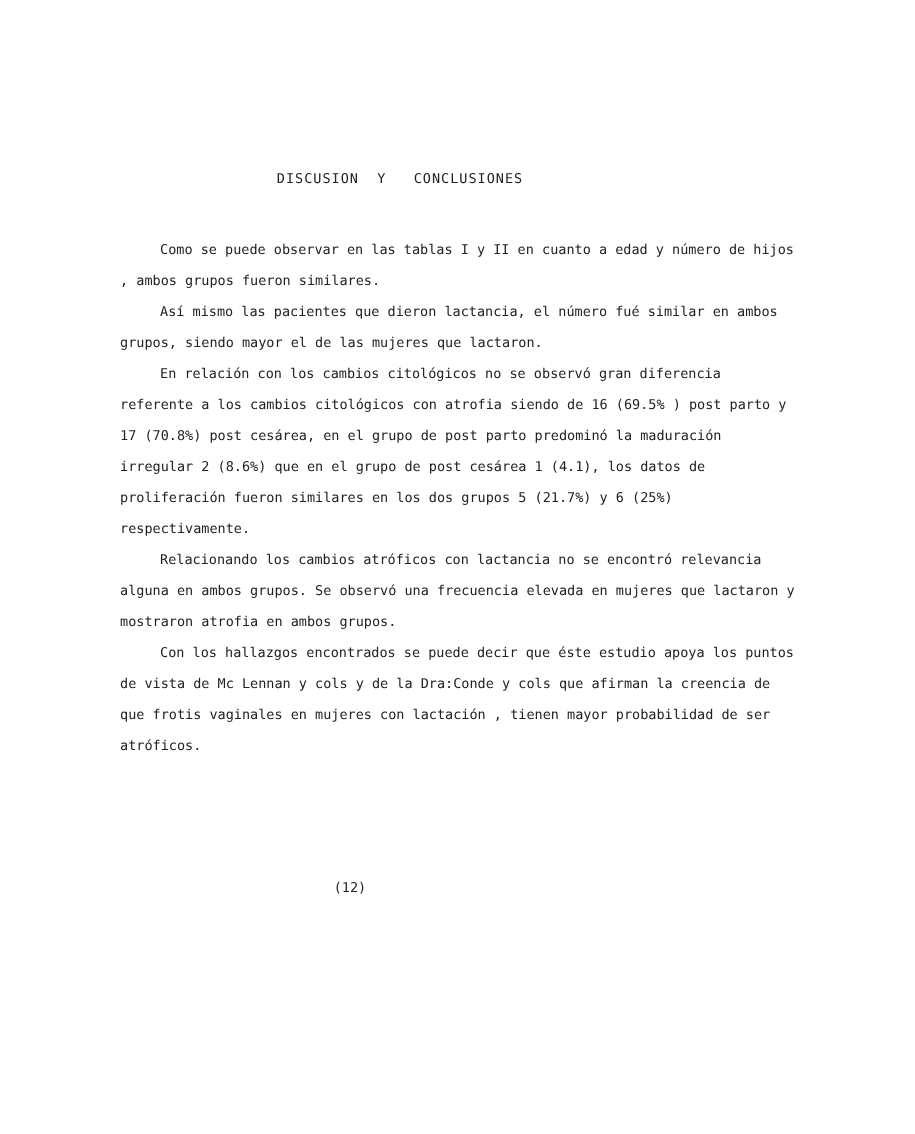DISCUSION Y CONCLUSIONES
Como se puede observar en las tablas I y II en cuanto a edad y número de hijos , ambos grupos fueron similares.
Así mismo las pacientes que dieron lactancia, el número fué similar en ambos grupos, siendo mayor el de las mujeres que lactaron.
En relación con los cambios citológicos no se observó gran diferencia referente a los cambios citológicos con atrofia siendo de 16 (69.5% ) post parto y 17 (70.8%) post cesárea, en el grupo de post parto predominó la maduración irregular 2 (8.6%) que en el grupo de post cesárea 1 (4.1), los datos de proliferación fueron similares en los dos grupos 5 (21.7%) y 6 (25%) respectivamente.
Relacionando los cambios atróficos con lactancia no se encontró relevancia alguna en ambos grupos. Se observó una frecuencia elevada en mujeres que lactaron y mostraron atrofia en ambos grupos.
Con los hallazgos encontrados se puede decir que éste estudio apoya los puntos de vista de Mc Lennan y cols y de la Dra:Conde y cols que afirman la creencia de que frotis vaginales en mujeres con lactación , tienen mayor probabilidad de ser atróficos.
(12)